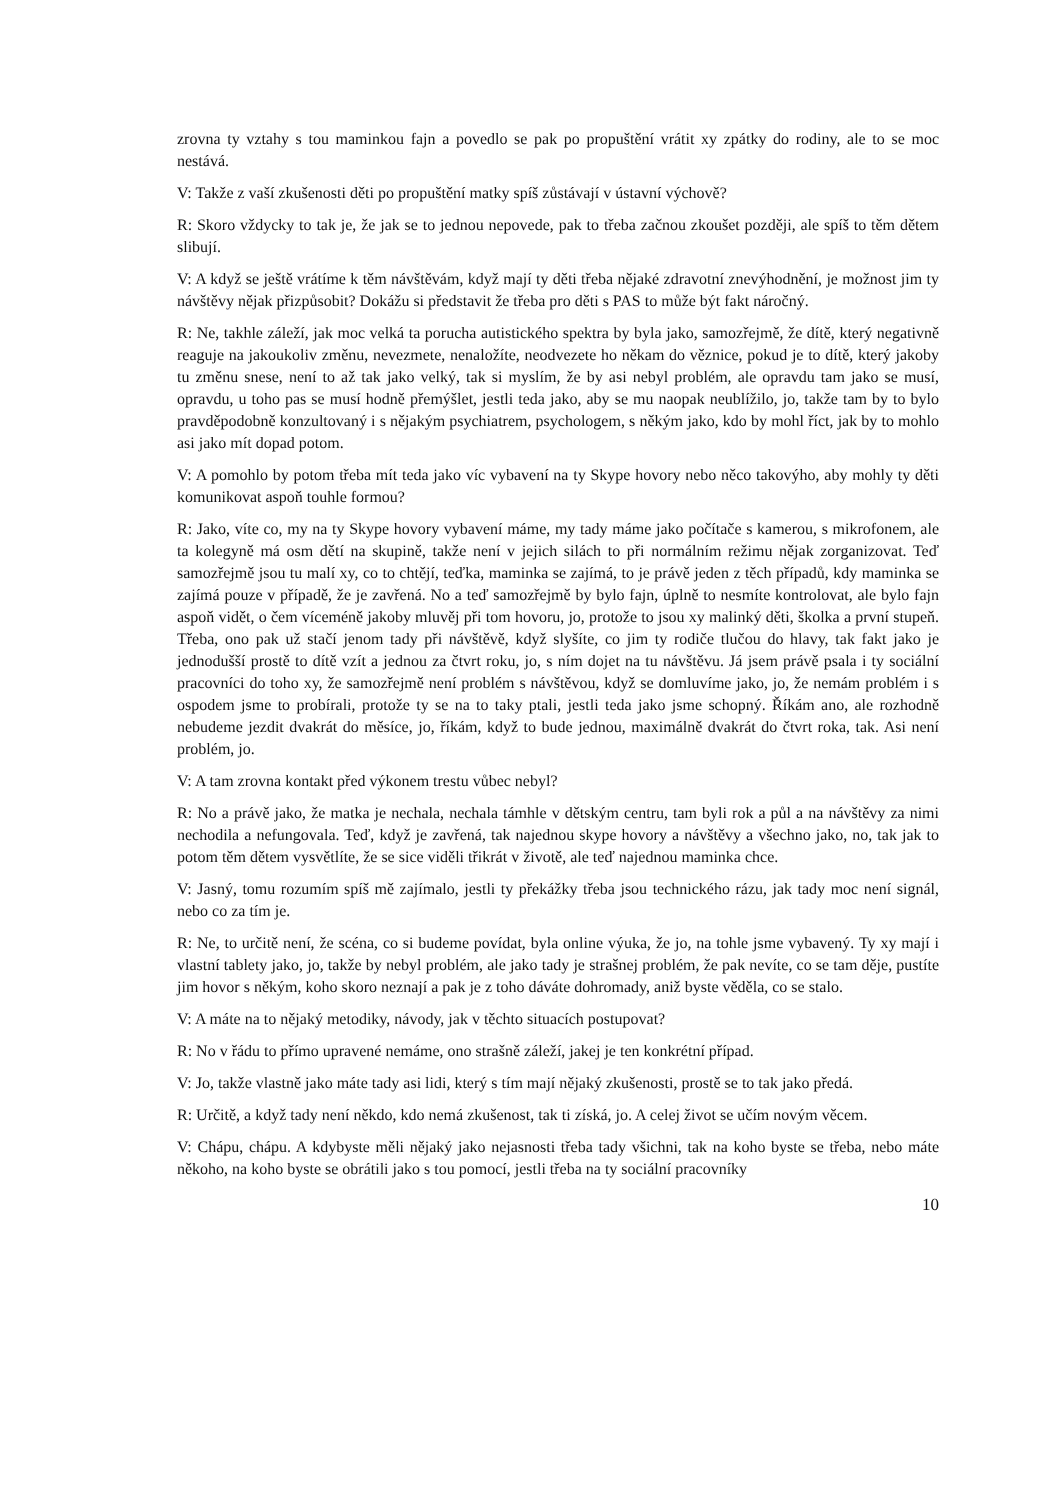zrovna ty vztahy s tou maminkou fajn a povedlo se pak po propuštění vrátit xy zpátky do rodiny, ale to se moc nestává.
V: Takže z vaší zkušenosti děti po propuštění matky spíš zůstávají v ústavní výchově?
R: Skoro vždycky to tak je, že jak se to jednou nepovede, pak to třeba začnou zkoušet později, ale spíš to těm dětem slibují.
V: A když se ještě vrátíme k těm návštěvám, když mají ty děti třeba nějaké zdravotní znevýhodnění, je možnost jim ty návštěvy nějak přizpůsobit? Dokážu si představit že třeba pro děti s PAS to může být fakt náročný.
R: Ne, takhle záleží, jak moc velká ta porucha autistického spektra by byla jako, samozřejmě, že dítě, který negativně reaguje na jakoukoliv změnu, nevezmete, nenaložíte, neodvezete ho někam do věznice, pokud je to dítě, který jakoby tu změnu snese, není to až tak jako velký, tak si myslím, že by asi nebyl problém, ale opravdu tam jako se musí, opravdu, u toho pas se musí hodně přemýšlet, jestli teda jako, aby se mu naopak neublížilo, jo, takže tam by to bylo pravděpodobně konzultovaný i s nějakým psychiatrem, psychologem, s někým jako, kdo by mohl říct, jak by to mohlo asi jako mít dopad potom.
V: A pomohlo by potom třeba mít teda jako víc vybavení na ty Skype hovory nebo něco takovýho, aby mohly ty děti komunikovat aspoň touhle formou?
R: Jako, víte co, my na ty Skype hovory vybavení máme, my tady máme jako počítače s kamerou, s mikrofonem, ale ta kolegyně má osm dětí na skupině, takže není v jejich silách to při normálním režimu nějak zorganizovat. Teď samozřejmě jsou tu malí xy, co to chtějí, teďka, maminka se zajímá, to je právě jeden z těch případů, kdy maminka se zajímá pouze v případě, že je zavřená. No a teď samozřejmě by bylo fajn, úplně to nesmíte kontrolovat, ale bylo fajn aspoň vidět, o čem víceméně jakoby mluvěj při tom hovoru, jo, protože to jsou xy malinký děti, školka a první stupeň. Třeba, ono pak už stačí jenom tady při návštěvě, když slyšíte, co jim ty rodiče tlučou do hlavy, tak fakt jako je jednodušší prostě to dítě vzít a jednou za čtvrt roku, jo, s ním dojet na tu návštěvu. Já jsem právě psala i ty sociální pracovníci do toho xy, že samozřejmě není problém s návštěvou, když se domluvíme jako, jo, že nemám problém i s ospodem jsme to probírali, protože ty se na to taky ptali, jestli teda jako jsme schopný. Říkám ano, ale rozhodně nebudeme jezdit dvakrát do měsíce, jo, říkám, když to bude jednou, maximálně dvakrát do čtvrt roka, tak. Asi není problém, jo.
V: A tam zrovna kontakt před výkonem trestu vůbec nebyl?
R: No a právě jako, že matka je nechala, nechala támhle v dětským centru, tam byli rok a půl a na návštěvy za nimi nechodila a nefungovala. Teď, když je zavřená, tak najednou skype hovory a návštěvy a všechno jako, no, tak jak to potom těm dětem vysvětlíte, že se sice viděli třikrát v životě, ale teď najednou maminka chce.
V: Jasný, tomu rozumím spíš mě zajímalo, jestli ty překážky třeba jsou technického rázu, jak tady moc není signál, nebo co za tím je.
R: Ne, to určitě není, že scéna, co si budeme povídat, byla online výuka, že jo, na tohle jsme vybavený. Ty xy mají i vlastní tablety jako, jo, takže by nebyl problém, ale jako tady je strašnej problém, že pak nevíte, co se tam děje, pustíte jim hovor s někým, koho skoro neznají a pak je z toho dáváte dohromady, aniž byste věděla, co se stalo.
V: A máte na to nějaký metodiky, návody, jak v těchto situacích postupovat?
R: No v řádu to přímo upravené nemáme, ono strašně záleží, jakej je ten konkrétní případ.
V: Jo, takže vlastně jako máte tady asi lidi, který s tím mají nějaký zkušenosti, prostě se to tak jako předá.
R: Určitě, a když tady není někdo, kdo nemá zkušenost, tak ti získá, jo. A celej život se učím novým věcem.
V: Chápu, chápu. A kdybyste měli nějaký jako nejasnosti třeba tady všichni, tak na koho byste se třeba, nebo máte někoho, na koho byste se obrátili jako s tou pomocí, jestli třeba na ty sociální pracovníky
10